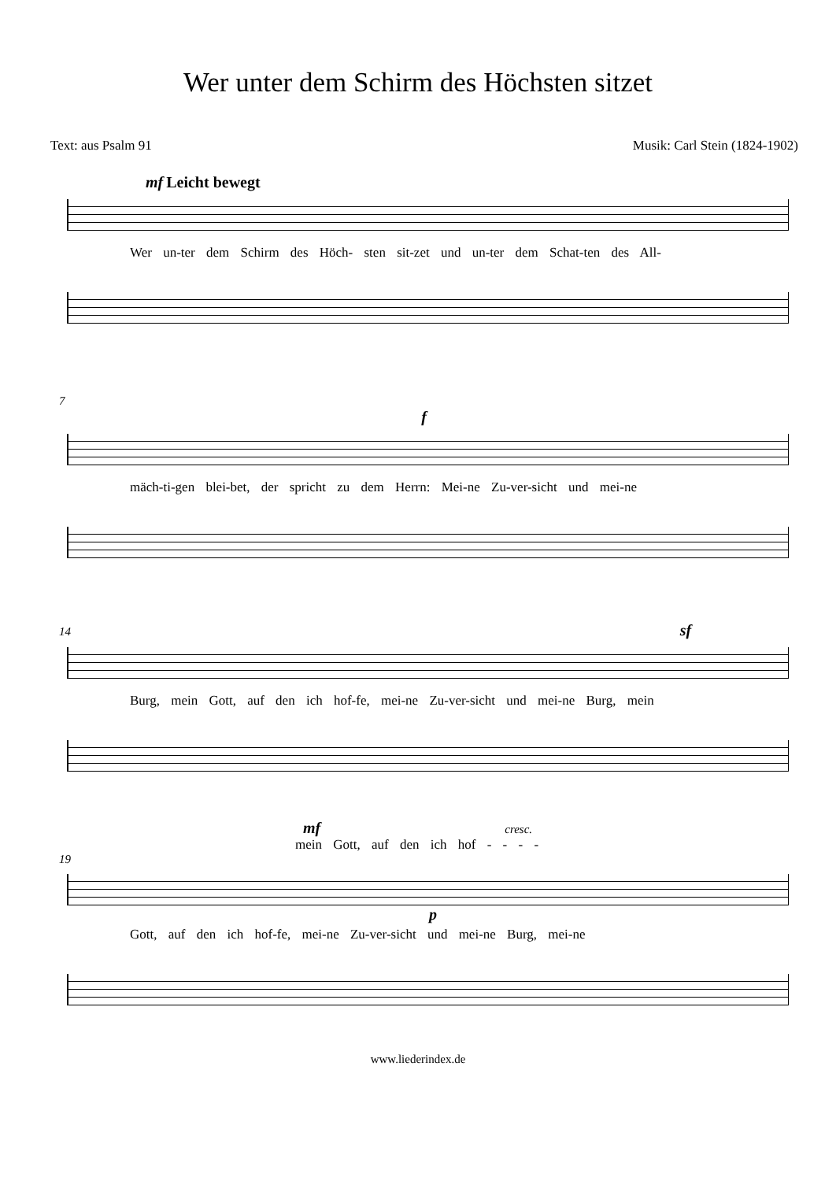Wer unter dem Schirm des Höchsten sitzet
Text: aus Psalm 91 Musik: Carl Stein (1824-1902)
mf Leicht bewegt
Wer un-ter dem Schirm des Höch- sten sit-zet und un-ter dem Schat-ten des All-
7
f
mäch-ti-gen blei-bet, der spricht zu dem Herrn: Mei-ne Zu-ver-sicht und mei-ne
14 sf
Burg, mein Gott, auf den ich hof-fe, mei-ne Zu-ver-sicht und mei-ne Burg, mein
mf cresc.
mein Gott, auf den ich hof - - - -
19
p
Gott, auf den ich hof-fe, mei-ne Zu-ver-sicht und mei-ne Burg, mei-ne
www.liederindex.de